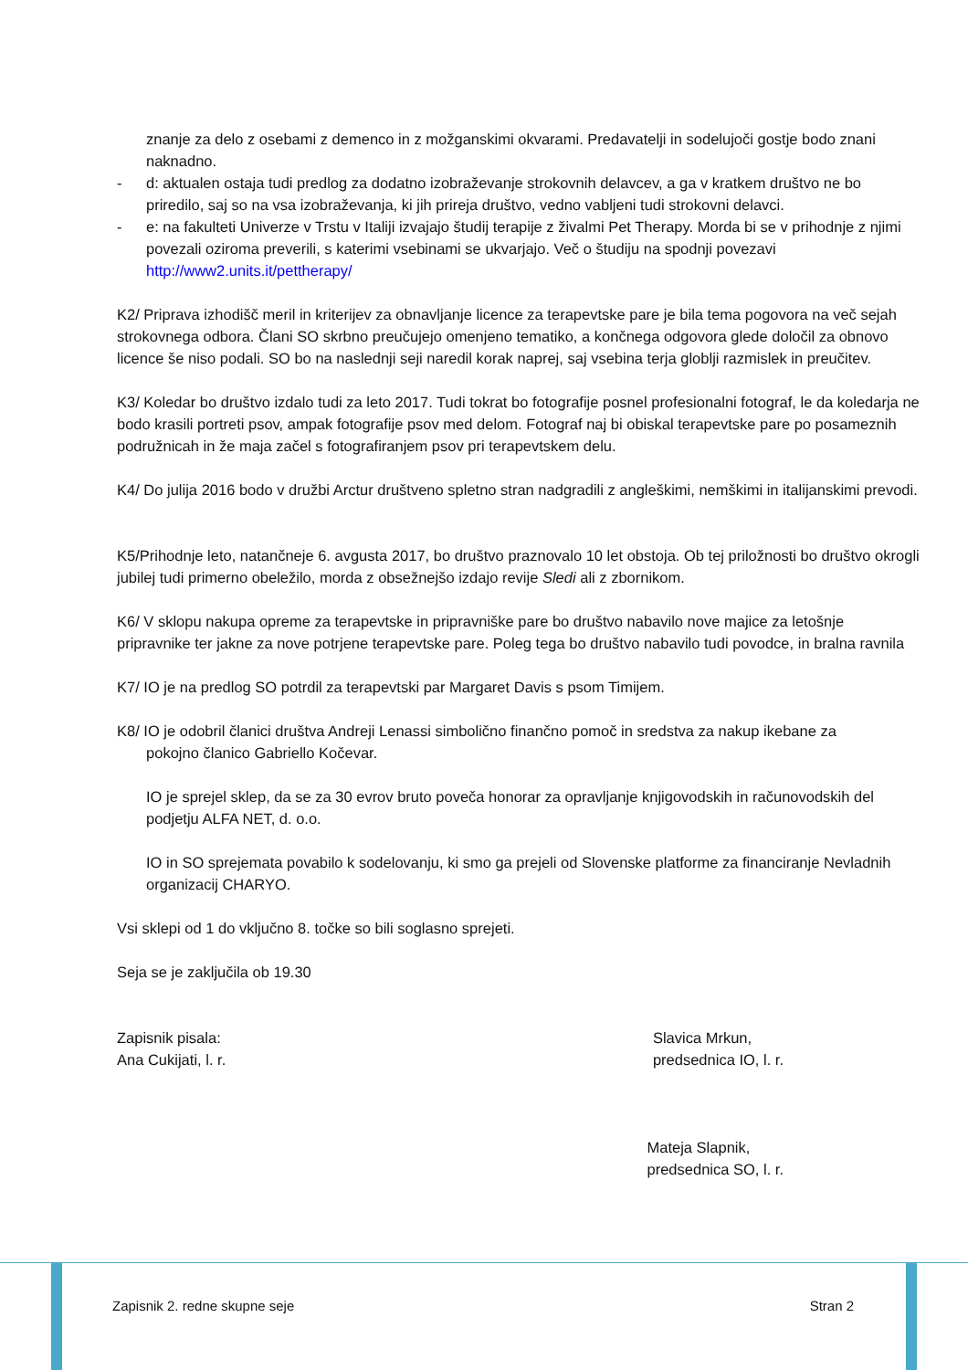znanje za delo z osebami z demenco in z možganskimi okvarami. Predavatelji in sodelujoči gostje bodo znani naknadno.
- d: aktualen ostaja tudi predlog za dodatno izobraževanje strokovnih delavcev, a ga v kratkem društvo ne bo priredilo, saj so na vsa izobraževanja, ki jih prireja društvo, vedno vabljeni tudi strokovni delavci.
- e: na fakulteti Univerze v Trstu v Italiji izvajajo študij terapije z živalmi Pet Therapy. Morda bi se v prihodnje z njimi povezali oziroma preverili, s katerimi vsebinami se ukvarjajo. Več o študiju na spodnji povezavi http://www2.units.it/pettherapy/
K2/ Priprava izhodišč meril in kriterijev za obnavljanje licence za terapevtske pare je bila tema pogovora na več sejah strokovnega odbora. Člani SO skrbno preučujejo omenjeno tematiko, a končnega odgovora glede določil za obnovo licence še niso podali. SO bo na naslednji seji naredil korak naprej, saj vsebina terja globlji razmislek in preučitev.
K3/ Koledar bo društvo izdalo tudi za leto 2017. Tudi tokrat bo fotografije posnel profesionalni fotograf, le da koledarja ne bodo krasili portreti psov, ampak fotografije psov med delom. Fotograf naj bi obiskal terapevtske pare po posameznih podružnicah in že maja začel s fotografiranjem psov pri terapevtskem delu.
K4/ Do julija 2016 bodo v družbi Arctur društveno spletno stran nadgradili z angleškimi, nemškimi in italijanskimi prevodi.
K5/Prihodnje leto, natančneje 6. avgusta 2017, bo društvo praznovalo 10 let obstoja. Ob tej priložnosti bo društvo okrogli jubilej tudi primerno obeležilo, morda z obsežnejšo izdajo revije Sledi ali z zbornikom.
K6/ V sklopu nakupa opreme za terapevtske in pripravniške pare bo društvo nabavilo nove majice za letošnje pripravnike ter jakne za nove potrjene terapevtske pare. Poleg tega bo društvo nabavilo tudi povodce, in bralna ravnila
K7/ IO je na predlog SO potrdil za terapevtski par Margaret Davis s psom Timijem.
K8/ IO je odobril članici društva Andreji Lenassi simbolično finančno pomoč in sredstva za nakup ikebane za
pokojno članico Gabriello Kočevar.
IO je sprejel sklep, da se za 30 evrov bruto poveča honorar za opravljanje knjigovodskih in računovodskih del podjetju ALFA NET, d. o.o.
IO in SO sprejemata povabilo k sodelovanju, ki smo ga prejeli od Slovenske platforme za financiranje Nevladnih organizacij CHARYO.
Vsi sklepi od 1 do vključno 8. točke so bili soglasno sprejeti.
Seja se je zaključila ob 19.30
Zapisnik pisala:
Ana Cukijati, l. r.
Slavica Mrkun,
predsednica IO, l. r.
Mateja Slapnik,
predsednica SO, l. r.
Zapisnik 2. redne skupne seje Stran 2